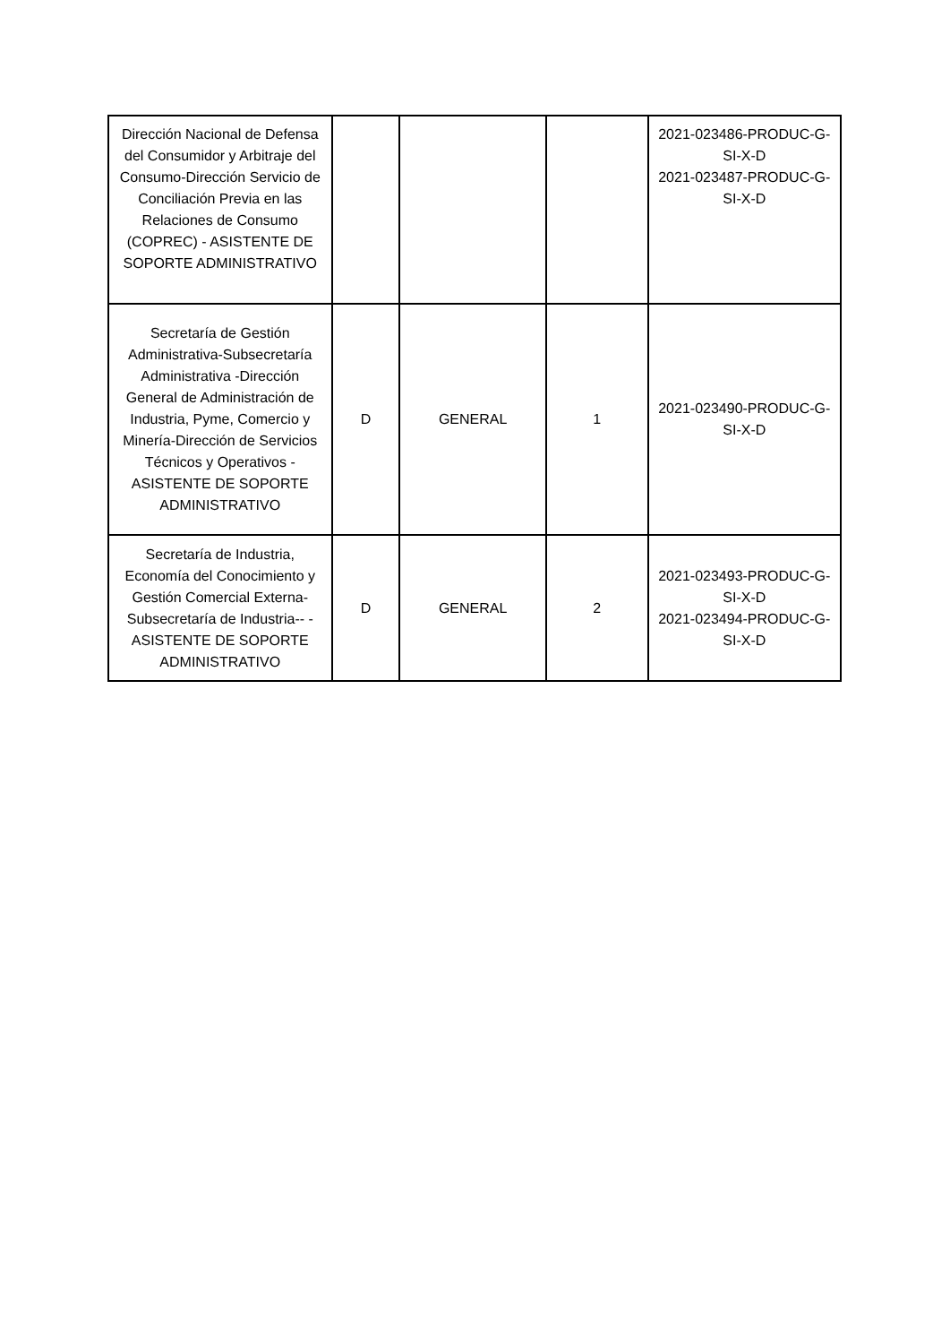| Dirección Nacional de Defensa del Consumidor y Arbitraje del Consumo-Dirección Servicio de Conciliación Previa en las Relaciones de Consumo (COPREC) - ASISTENTE DE SOPORTE ADMINISTRATIVO | | | | 2021-023486-PRODUC-G-SI-X-D 2021-023487-PRODUC-G-SI-X-D |
| Secretaría de Gestión Administrativa-Subsecretaría Administrativa -Dirección General de Administración de Industria, Pyme, Comercio y Minería-Dirección de Servicios Técnicos y Operativos - ASISTENTE DE SOPORTE ADMINISTRATIVO | D | GENERAL | 1 | 2021-023490-PRODUC-G-SI-X-D |
| Secretaría de Industria, Economía del Conocimiento y Gestión Comercial Externa-Subsecretaría de Industria-- - ASISTENTE DE SOPORTE ADMINISTRATIVO | D | GENERAL | 2 | 2021-023493-PRODUC-G-SI-X-D 2021-023494-PRODUC-G-SI-X-D |